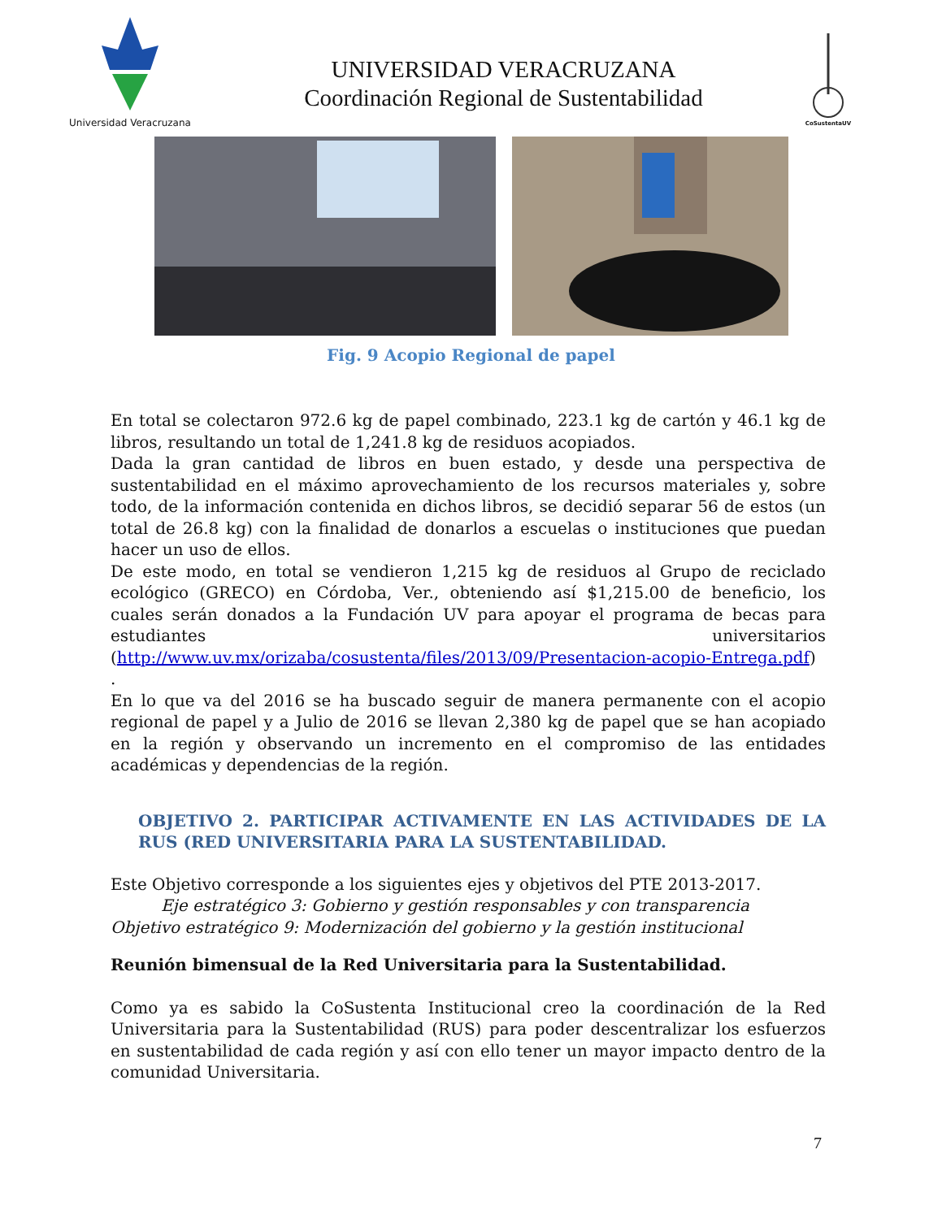Universidad Veracruzana
UNIVERSIDAD VERACRUZANA
Coordinación Regional de Sustentabilidad
CoSustentaUV
Fig. 9 Acopio Regional de papel
En total se colectaron 972.6 kg de papel combinado, 223.1 kg de cartón y 46.1 kg de libros, resultando un total de 1,241.8 kg de residuos acopiados.
Dada la gran cantidad de libros en buen estado, y desde una perspectiva de sustentabilidad en el máximo aprovechamiento de los recursos materiales y, sobre todo, de la información contenida en dichos libros, se decidió separar 56 de estos (un total de 26.8 kg) con la finalidad de donarlos a escuelas o instituciones que puedan hacer un uso de ellos.
De este modo, en total se vendieron 1,215 kg de residuos al Grupo de reciclado ecológico (GRECO) en Córdoba, Ver., obteniendo así $1,215.00 de beneficio, los cuales serán donados a la Fundación UV para apoyar el programa de becas para estudiantes universitarios (http://www.uv.mx/orizaba/cosustenta/files/2013/09/Presentacion-acopio-Entrega.pdf) .
En lo que va del 2016 se ha buscado seguir de manera permanente con el acopio regional de papel y a Julio de 2016 se llevan 2,380 kg de papel que se han acopiado en la región y observando un incremento en el compromiso de las entidades académicas y dependencias de la región.
OBJETIVO 2. PARTICIPAR ACTIVAMENTE EN LAS ACTIVIDADES DE LA RUS (RED UNIVERSITARIA PARA LA SUSTENTABILIDAD.
Este Objetivo corresponde a los siguientes ejes y objetivos del PTE 2013-2017.
Eje estratégico 3: Gobierno y gestión responsables y con transparencia
Objetivo estratégico 9: Modernización del gobierno y la gestión institucional
Reunión bimensual de la Red Universitaria para la Sustentabilidad.
Como ya es sabido la CoSustenta Institucional creo la coordinación de la Red Universitaria para la Sustentabilidad (RUS) para poder descentralizar los esfuerzos en sustentabilidad de cada región y así con ello tener un mayor impacto dentro de la comunidad Universitaria.
7